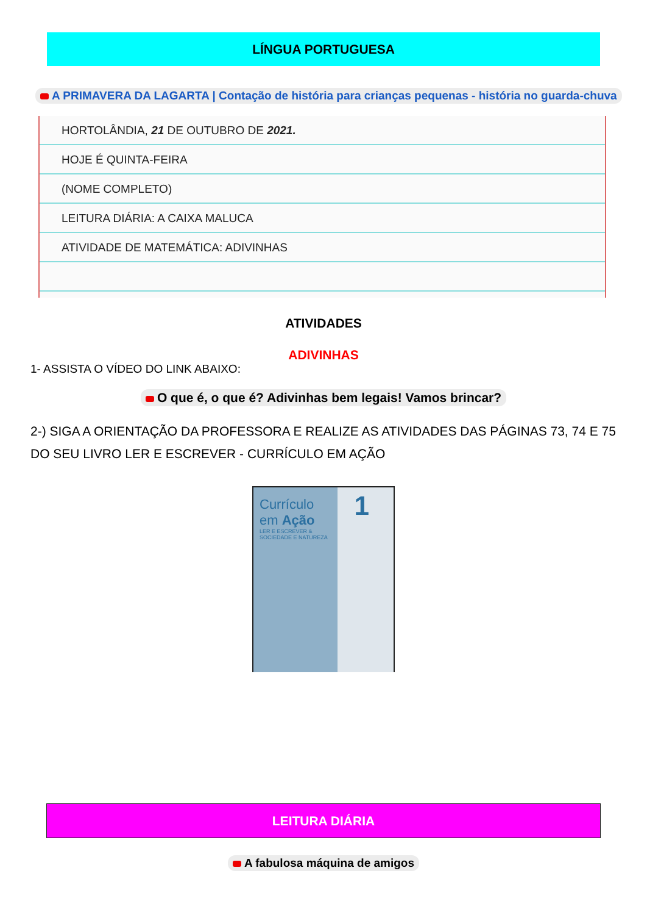LÍNGUA PORTUGUESA
A PRIMAVERA DA LAGARTA | Contação de história para crianças pequenas - história no guarda-chuva
HORTOLÂNDIA, 21 DE OUTUBRO DE 2021.
HOJE É QUINTA-FEIRA
(NOME COMPLETO)
LEITURA DIÁRIA: A CAIXA MALUCA
ATIVIDADE DE MATEMÁTICA: ADIVINHAS
ATIVIDADES
ADIVINHAS
1- ASSISTA O VÍDEO DO LINK ABAIXO:
O que é, o que é? Adivinhas bem legais! Vamos brincar?
2-) SIGA A ORIENTAÇÃO DA PROFESSORA E REALIZE AS ATIVIDADES DAS PÁGINAS 73, 74 E 75 DO SEU LIVRO LER E ESCREVER - CURRÍCULO EM AÇÃO
Currículo
em Ação
LER E ESCREVER &
SOCIEDADE E NATUREZA
1
LEITURA DIÁRIA
A fabulosa máquina de amigos